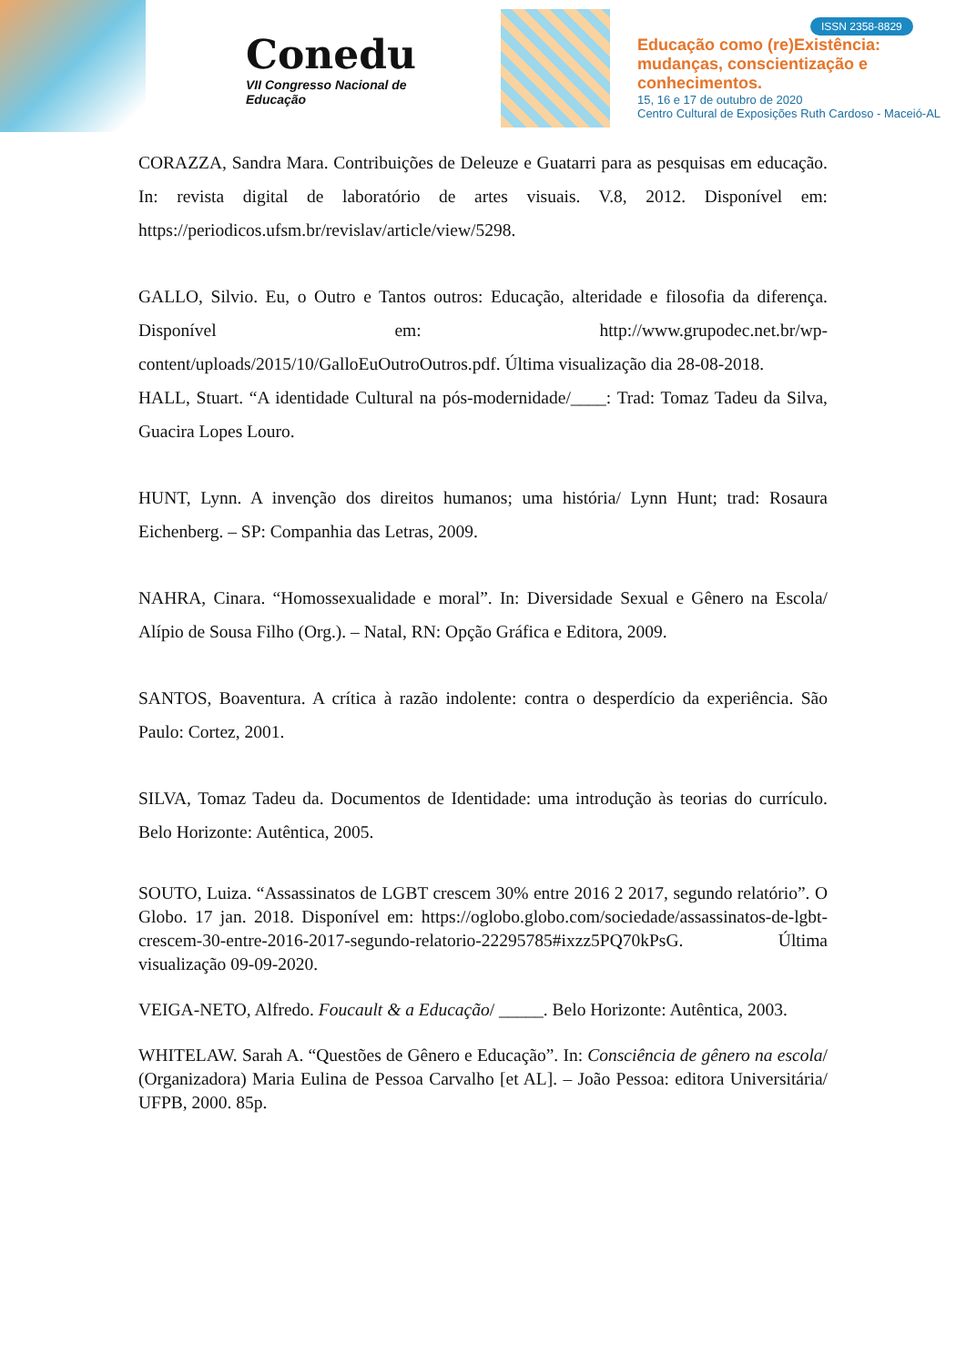Conedu
VII Congresso Nacional de Educação
ISSN 2358-8829
Educação como (re)Existência:
mudanças, conscientização e
conhecimentos.
15, 16 e 17 de outubro de 2020
Centro Cultural de Exposições Ruth Cardoso - Maceió-AL
CORAZZA, Sandra Mara. Contribuições de Deleuze e Guatarri para as pesquisas em educação. In: revista digital de laboratório de artes visuais. V.8, 2012. Disponível em: https://periodicos.ufsm.br/revislav/article/view/5298.
GALLO, Silvio. Eu, o Outro e Tantos outros: Educação, alteridade e filosofia da diferença. Disponível em: http://www.grupodec.net.br/wp-content/uploads/2015/10/GalloEuOutroOutros.pdf. Última visualização dia 28-08-2018.
HALL, Stuart. “A identidade Cultural na pós-modernidade/____: Trad: Tomaz Tadeu da Silva, Guacira Lopes Louro.
HUNT, Lynn. A invenção dos direitos humanos; uma história/ Lynn Hunt; trad: Rosaura Eichenberg. – SP: Companhia das Letras, 2009.
NAHRA, Cinara. “Homossexualidade e moral”. In: Diversidade Sexual e Gênero na Escola/ Alípio de Sousa Filho (Org.). – Natal, RN: Opção Gráfica e Editora, 2009.
SANTOS, Boaventura. A crítica à razão indolente: contra o desperdício da experiência. São Paulo: Cortez, 2001.
SILVA, Tomaz Tadeu da. Documentos de Identidade: uma introdução às teorias do currículo. Belo Horizonte: Autêntica, 2005.
SOUTO, Luiza. “Assassinatos de LGBT crescem 30% entre 2016 2 2017, segundo relatório”. O Globo. 17 jan. 2018. Disponível em: https://oglobo.globo.com/sociedade/assassinatos-de-lgbt-crescem-30-entre-2016-2017-segundo-relatorio-22295785#ixzz5PQ70kPsG. Última visualização 09-09-2020.
VEIGA-NETO, Alfredo. Foucault & a Educação/ _____. Belo Horizonte: Autêntica, 2003.
WHITELAW. Sarah A. “Questões de Gênero e Educação”. In: Consciência de gênero na escola/ (Organizadora) Maria Eulina de Pessoa Carvalho [et AL]. – João Pessoa: editora Universitária/ UFPB, 2000. 85p.